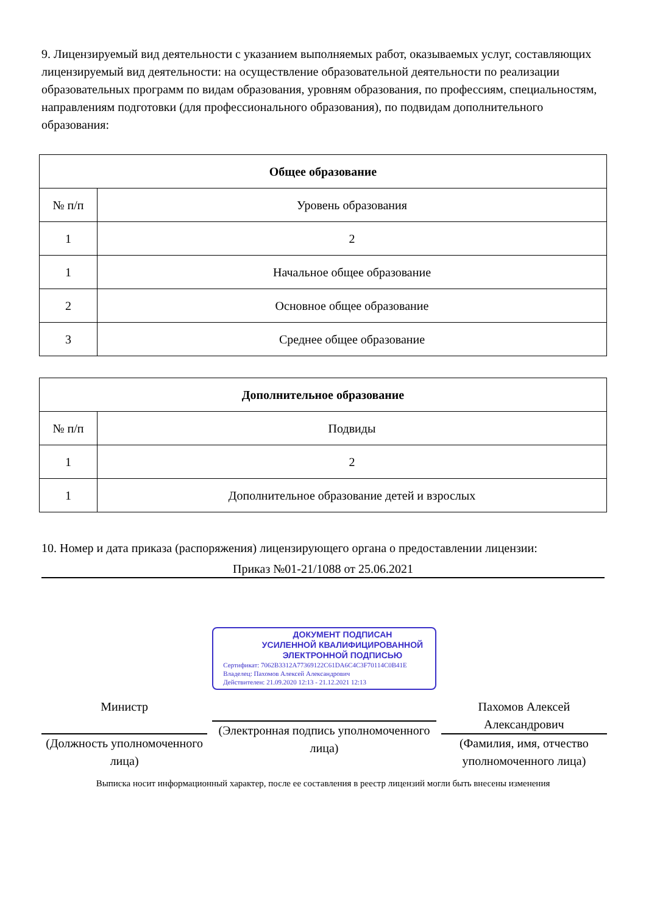9. Лицензируемый вид деятельности с указанием выполняемых работ, оказываемых услуг, составляющих лицензируемый вид деятельности: на осуществление образовательной деятельности по реализации образовательных программ по видам образования, уровням образования, по профессиям, специальностям, направлениям подготовки (для профессионального образования), по подвидам дополнительного образования:
| Общее образование | |
| --- | --- |
| № п/п | Уровень образования |
| 1 | 2 |
| 1 | Начальное общее образование |
| 2 | Основное общее образование |
| 3 | Среднее общее образование |
| Дополнительное образование | |
| --- | --- |
| № п/п | Подвиды |
| 1 | 2 |
| 1 | Дополнительное образование детей и взрослых |
10. Номер и дата приказа (распоряжения) лицензирующего органа о предоставлении лицензии:
Приказ №01-21/1088 от 25.06.2021
Министр
(Должность уполномоченного лица)
ДОКУМЕНТ ПОДПИСАН
УСИЛЕННОЙ КВАЛИФИЦИРОВАННОЙ
ЭЛЕКТРОННОЙ ПОДПИСЬЮ
Сертификат: 7062B3312A77369122C61DA6C4C3F70114C0B41E
Владелец: Пахомов Алексей Александрович
Действителен: 21.09.2020 12:13 - 21.12.2021 12:13
(Электронная подпись уполномоченного лица)
Пахомов Алексей Александрович
(Фамилия, имя, отчество уполномоченного лица)
Выписка носит информационный характер, после ее составления в реестр лицензий могли быть внесены изменения